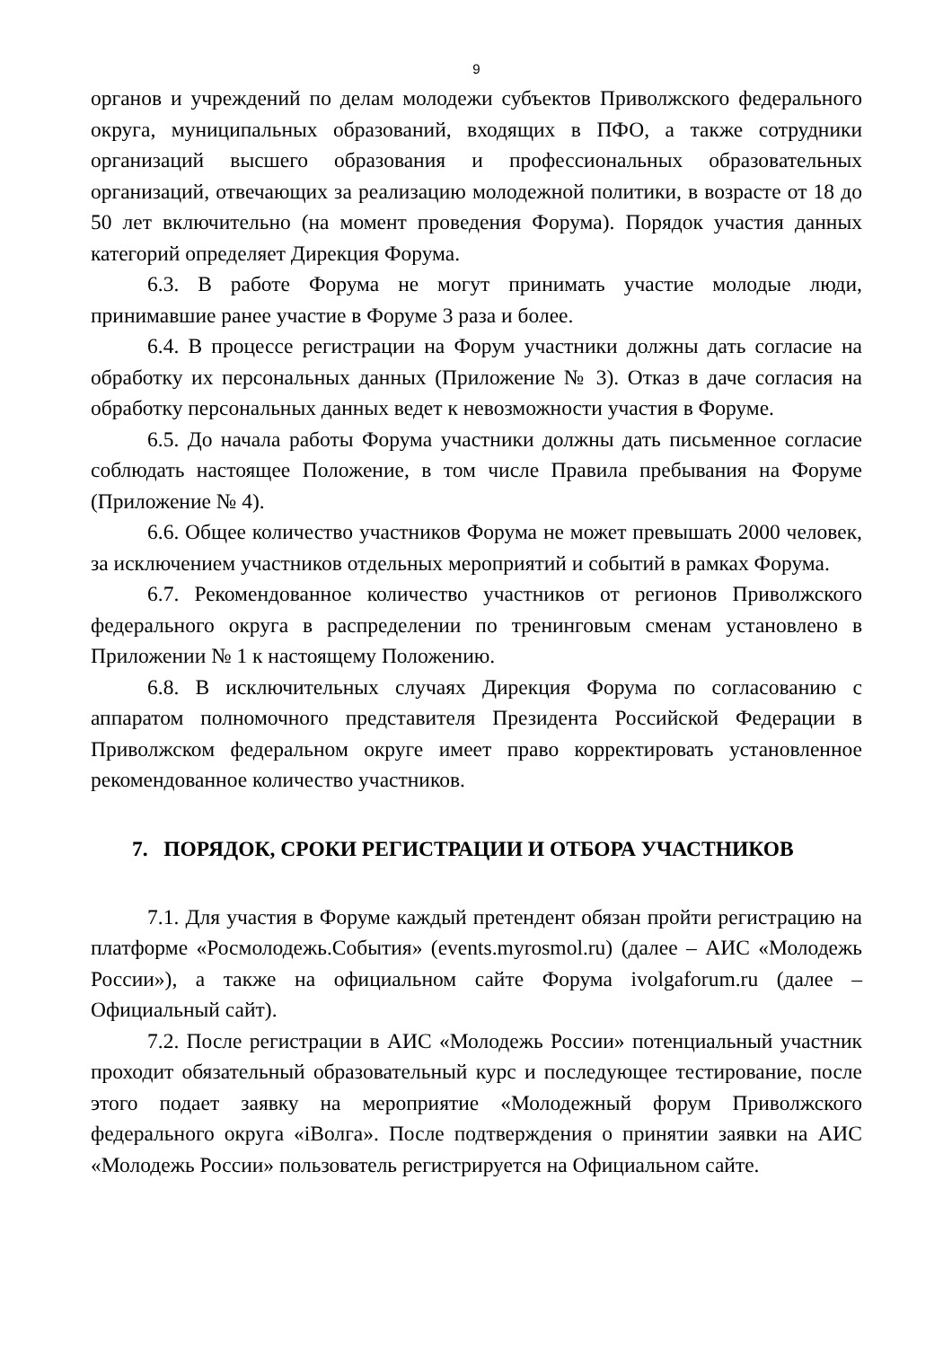9
органов и учреждений по делам молодежи субъектов Приволжского федерального округа, муниципальных образований, входящих в ПФО, а также сотрудники организаций высшего образования и профессиональных образовательных организаций, отвечающих за реализацию молодежной политики, в возрасте от 18 до 50 лет включительно (на момент проведения Форума). Порядок участия данных категорий определяет Дирекция Форума.
6.3. В работе Форума не могут принимать участие молодые люди, принимавшие ранее участие в Форуме 3 раза и более.
6.4. В процессе регистрации на Форум участники должны дать согласие на обработку их персональных данных (Приложение № 3). Отказ в даче согласия на обработку персональных данных ведет к невозможности участия в Форуме.
6.5. До начала работы Форума участники должны дать письменное согласие соблюдать настоящее Положение, в том числе Правила пребывания на Форуме (Приложение № 4).
6.6. Общее количество участников Форума не может превышать 2000 человек, за исключением участников отдельных мероприятий и событий в рамках Форума.
6.7. Рекомендованное количество участников от регионов Приволжского федерального округа в распределении по тренинговым сменам установлено в Приложении № 1 к настоящему Положению.
6.8. В исключительных случаях Дирекция Форума по согласованию с аппаратом полномочного представителя Президента Российской Федерации в Приволжском федеральном округе имеет право корректировать установленное рекомендованное количество участников.
7. ПОРЯДОК, СРОКИ РЕГИСТРАЦИИ И ОТБОРА УЧАСТНИКОВ
7.1. Для участия в Форуме каждый претендент обязан пройти регистрацию на платформе «Росмолодежь.События» (events.myrosmol.ru) (далее – АИС «Молодежь России»), а также на официальном сайте Форума ivolgaforum.ru (далее – Официальный сайт).
7.2. После регистрации в АИС «Молодежь России» потенциальный участник проходит обязательный образовательный курс и последующее тестирование, после этого подает заявку на мероприятие «Молодежный форум Приволжского федерального округа «iВолга». После подтверждения о принятии заявки на АИС «Молодежь России» пользователь регистрируется на Официальном сайте.